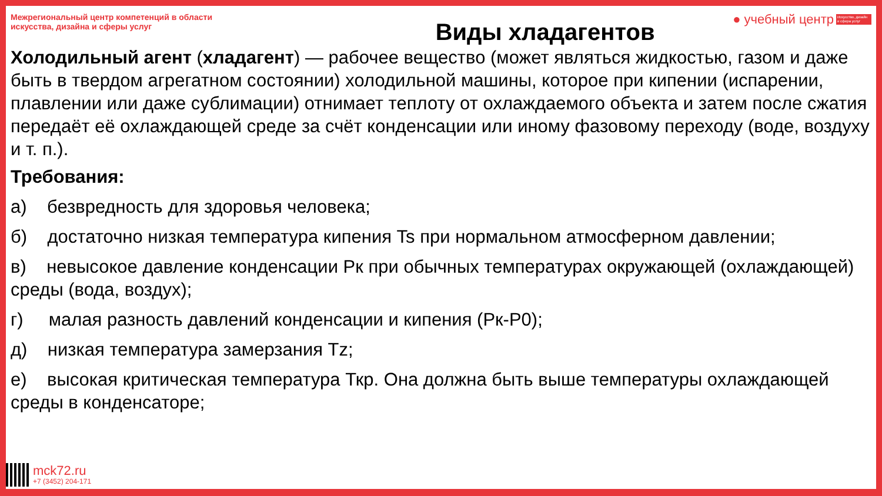Межрегиональный центр компетенций в области искусства, дизайна и сферы услуг
Виды хладагентов
● учебный центр Искусство, дизайн и сфера услуг
Холодильный агент (хладагент) — рабочее вещество (может являться жидкостью, газом и даже быть в твердом агрегатном состоянии) холодильной машины, которое при кипении (испарении, плавлении или даже сублимации) отнимает теплоту от охлаждаемого объекта и затем после сжатия передаёт её охлаждающей среде за счёт конденсации или иному фазовому переходу (воде, воздуху и т. п.).
Требования:
а) безвредность для здоровья человека;
б) достаточно низкая температура кипения Ts при нормальном атмосферном давлении;
в) невысокое давление конденсации Рк при обычных температурах окружающей (охлаждающей) среды (вода, воздух);
г) малая разность давлений конденсации и кипения (Рк-Р0);
д) низкая температура замерзания Tz;
е) высокая критическая температура Ткр. Она должна быть выше температуры охлаждающей среды в конденсаторе;
mck72.ru
+7 (3452) 204-171